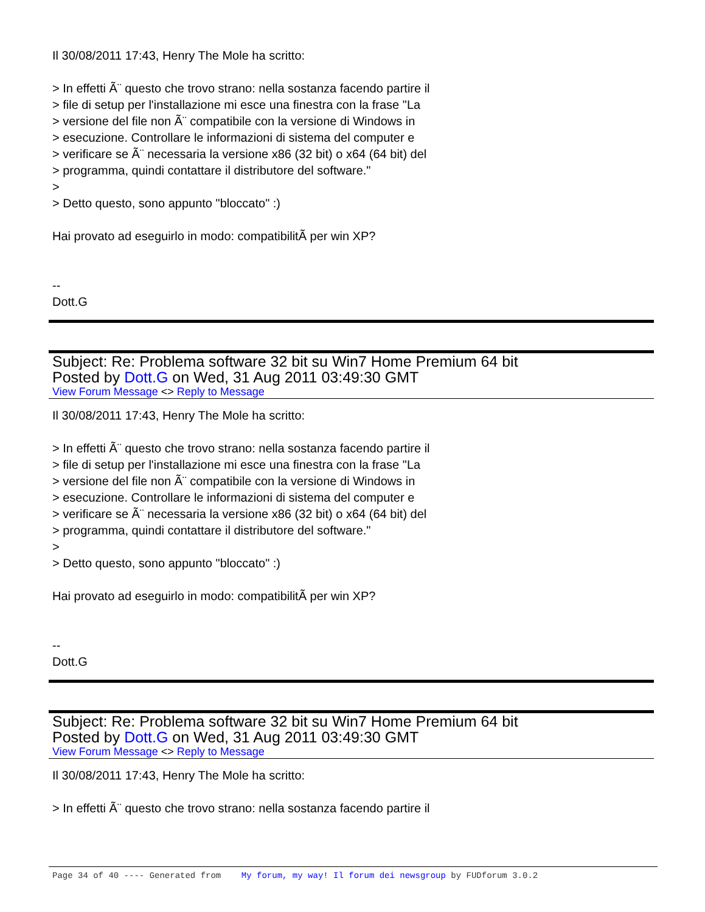Il 30/08/2011 17:43, Henry The Mole ha scritto:
> In effetti Ã¨ questo che trovo strano: nella sostanza facendo partire il
> file di setup per l'installazione mi esce una finestra con la frase "La
> versione del file non Ã¨ compatibile con la versione di Windows in
> esecuzione. Controllare le informazioni di sistema del computer e
> verificare se Ã¨ necessaria la versione x86 (32 bit) o x64 (64 bit) del
> programma, quindi contattare il distributore del software."
>
> Detto questo, sono appunto "bloccato" :)
Hai provato ad eseguirlo in modo: compatibilitÃ per win XP?
--
Dott.G
Subject: Re: Problema software 32 bit su Win7 Home Premium 64 bit
Posted by Dott.G on Wed, 31 Aug 2011 03:49:30 GMT
View Forum Message <> Reply to Message
Il 30/08/2011 17:43, Henry The Mole ha scritto:
> In effetti Ã¨ questo che trovo strano: nella sostanza facendo partire il
> file di setup per l'installazione mi esce una finestra con la frase "La
> versione del file non Ã¨ compatibile con la versione di Windows in
> esecuzione. Controllare le informazioni di sistema del computer e
> verificare se Ã¨ necessaria la versione x86 (32 bit) o x64 (64 bit) del
> programma, quindi contattare il distributore del software."
>
> Detto questo, sono appunto "bloccato" :)
Hai provato ad eseguirlo in modo: compatibilitÃ per win XP?
--
Dott.G
Subject: Re: Problema software 32 bit su Win7 Home Premium 64 bit
Posted by Dott.G on Wed, 31 Aug 2011 03:49:30 GMT
View Forum Message <> Reply to Message
Il 30/08/2011 17:43, Henry The Mole ha scritto:
> In effetti Ã¨ questo che trovo strano: nella sostanza facendo partire il
Page 34 of 40 ---- Generated from My forum, my way! Il forum dei newsgroup by FUDforum 3.0.2